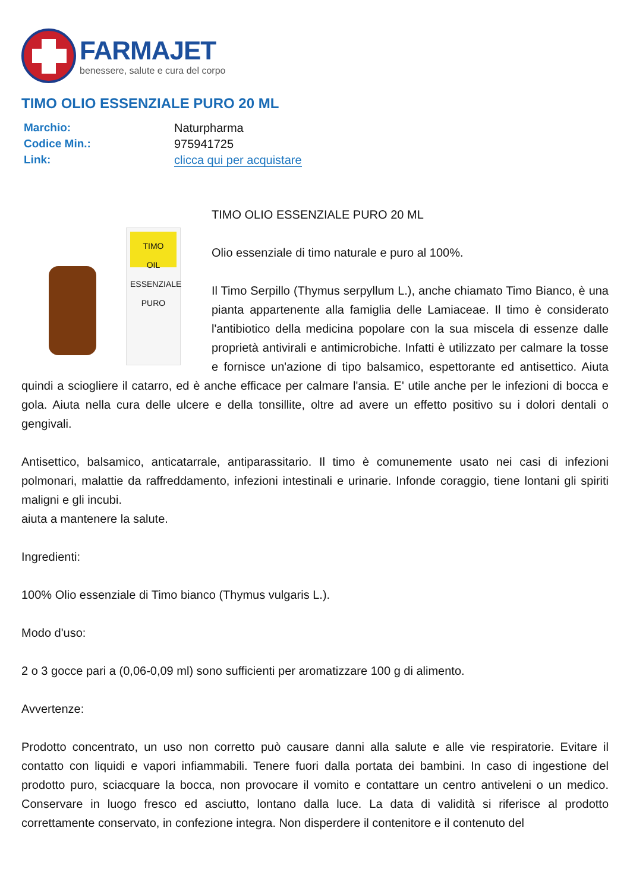FARMAJET
benessere, salute e cura del corpo
TIMO OLIO ESSENZIALE PURO 20 ML
| Marchio: | Naturpharma |
| Codice Min.: | 975941725 |
| Link: | clicca qui per acquistare |
TIMO
OIL ESSENZIALE PURO
TIMO OLIO ESSENZIALE PURO 20 ML
Olio essenziale di timo naturale e puro al 100%.
Il Timo Serpillo (Thymus serpyllum L.), anche chiamato Timo Bianco, è una pianta appartenente alla famiglia delle Lamiaceae. Il timo è considerato l'antibiotico della medicina popolare con la sua miscela di essenze dalle proprietà antivirali e antimicrobiche. Infatti è utilizzato per calmare la tosse e fornisce un'azione di tipo balsamico, espettorante ed antisettico. Aiuta quindi a sciogliere il catarro, ed è anche efficace per calmare l'ansia. E' utile anche per le infezioni di bocca e gola. Aiuta nella cura delle ulcere e della tonsillite, oltre ad avere un effetto positivo su i dolori dentali o gengivali.
Antisettico, balsamico, anticatarrale, antiparassitario. Il timo è comunemente usato nei casi di infezioni polmonari, malattie da raffreddamento, infezioni intestinali e urinarie. Infonde coraggio, tiene lontani gli spiriti maligni e gli incubi.
aiuta a mantenere la salute.
Ingredienti:
100% Olio essenziale di Timo bianco (Thymus vulgaris L.).
Modo d'uso:
2 o 3 gocce pari a (0,06-0,09 ml) sono sufficienti per aromatizzare 100 g di alimento.
Avvertenze:
Prodotto concentrato, un uso non corretto può causare danni alla salute e alle vie respiratorie. Evitare il contatto con liquidi e vapori infiammabili. Tenere fuori dalla portata dei bambini. In caso di ingestione del prodotto puro, sciacquare la bocca, non provocare il vomito e contattare un centro antiveleni o un medico. Conservare in luogo fresco ed asciutto, lontano dalla luce. La data di validità si riferisce al prodotto correttamente conservato, in confezione integra. Non disperdere il contenitore e il contenuto del